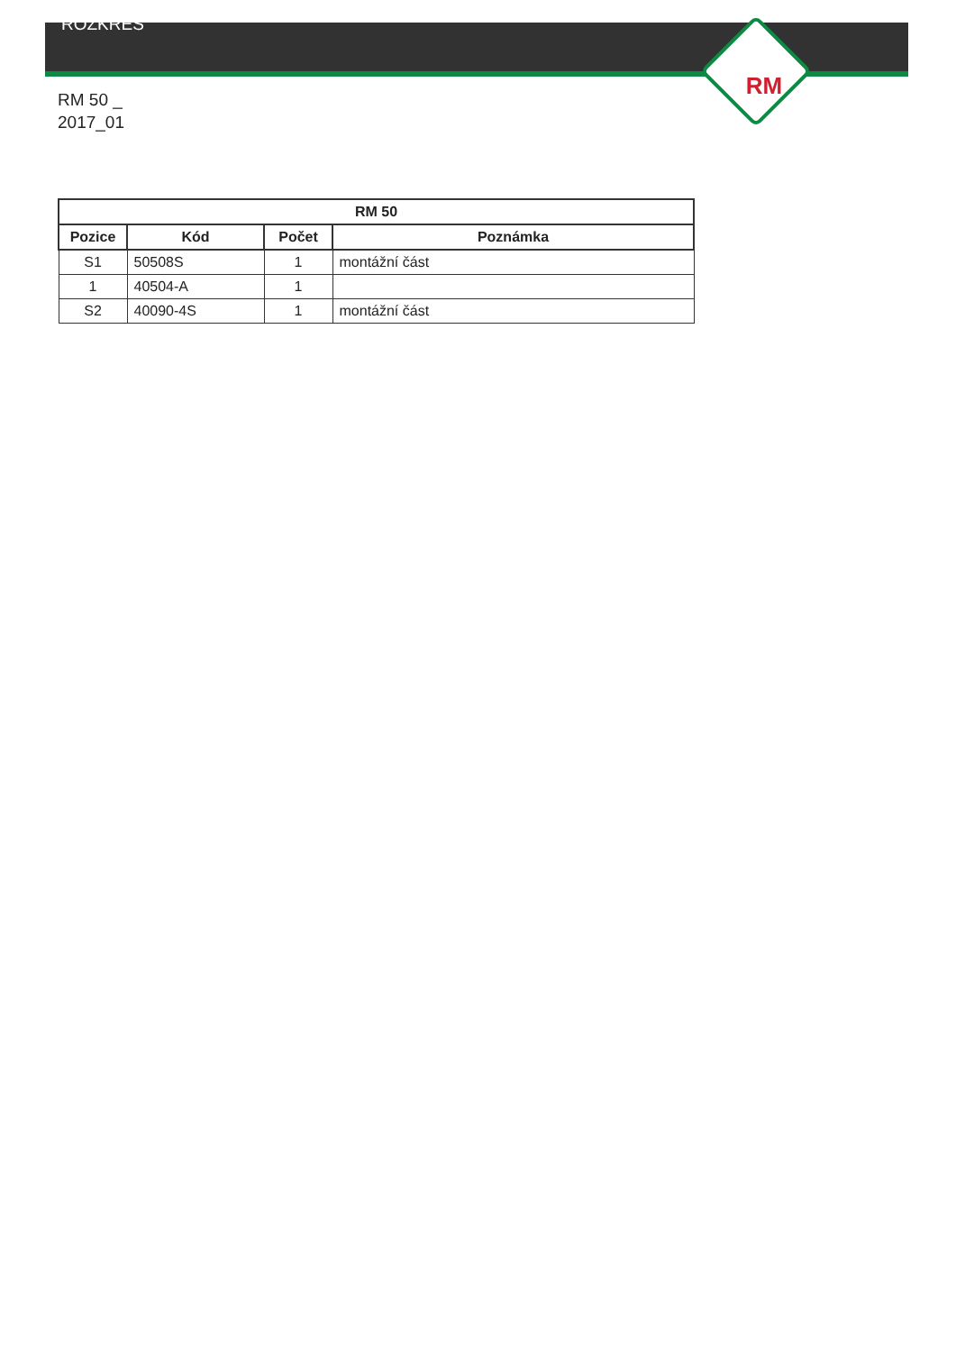ROZKRES
RM
RM 50 _
2017_01
| RM 50 | | | |
| --- | --- | --- | --- |
| Pozice | Kód | Počet | Poznámka |
| S1 | 50508S | 1 | montážní část |
| 1 | 40504-A | 1 | |
| S2 | 40090-4S | 1 | montážní část |